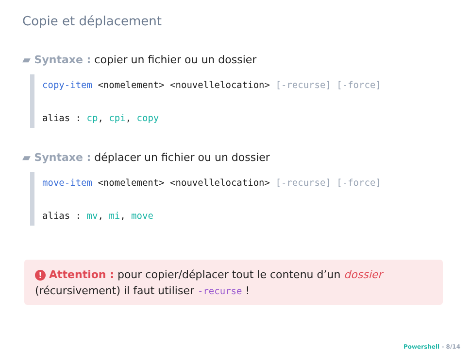Copie et déplacement
▰ Syntaxe : copier un fichier ou un dossier
copy-item <nomelement> <nouvellelocation> [-recurse] [-force]
alias : cp, cpi, copy
▰ Syntaxe : déplacer un fichier ou un dossier
move-item <nomelement> <nouvellelocation> [-recurse] [-force]
alias : mv, mi, move
! Attention : pour copier/déplacer tout le contenu d’un dossier (récursivement) il faut utiliser -recurse !
Powershell - 8/14